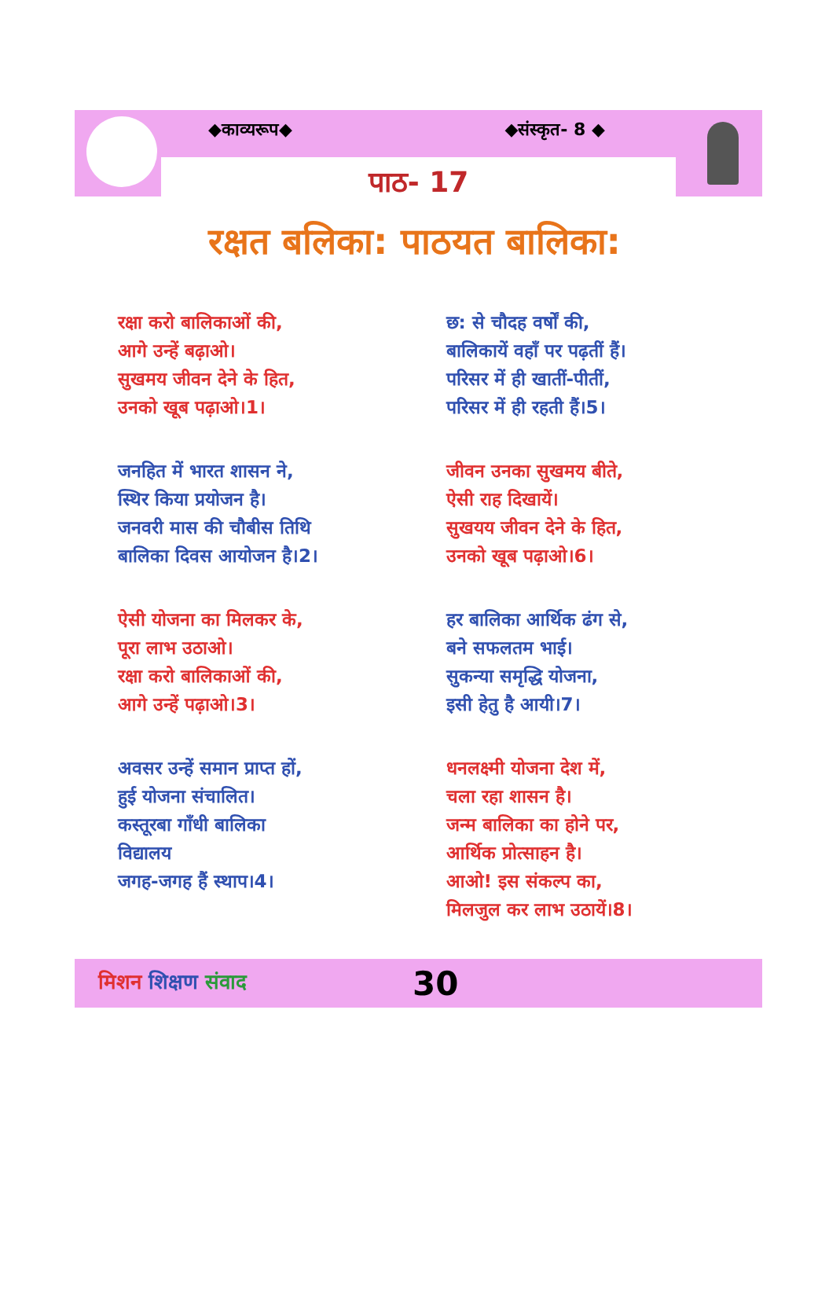◆काव्यरूप◆ ◆संस्कृत- 8 ◆
पाठ- 17
रक्षत बलिका: पाठयत बालिका:
रक्षा करो बालिकाओं की,
आगे उन्हें बढ़ाओ।
सुखमय जीवन देने के हित,
उनको खूब पढ़ाओ।1।
छ: से चौदह वर्षों की,
बालिकायें वहाँ पर पढ़तीं हैं।
परिसर में ही खातीं-पीतीं,
परिसर में ही रहती हैं।5।
जनहित में भारत शासन ने,
स्थिर किया प्रयोजन है।
जनवरी मास की चौबीस तिथि
बालिका दिवस आयोजन है।2।
जीवन उनका सुखमय बीते,
ऐसी राह दिखायें।
सुखयय जीवन देने के हित,
उनको खूब पढ़ाओ।6।
ऐसी योजना का मिलकर के,
पूरा लाभ उठाओ।
रक्षा करो बालिकाओं की,
आगे उन्हें पढ़ाओ।3।
हर बालिका आर्थिक ढंग से,
बने सफलतम भाई।
सुकन्या समृद्धि योजना,
इसी हेतु है आयी।7।
अवसर उन्हें समान प्राप्त हों,
हुई योजना संचालित।
कस्तूरबा गाँधी बालिका
विद्यालय
जगह-जगह हैं स्थाप।4।
धनलक्ष्मी योजना देश में,
चला रहा शासन है।
जन्म बालिका का होने पर,
आर्थिक प्रोत्साहन है।
आओ! इस संकल्प का,
मिलजुल कर लाभ उठायें।8।
मिशन शिक्षण संवाद 30